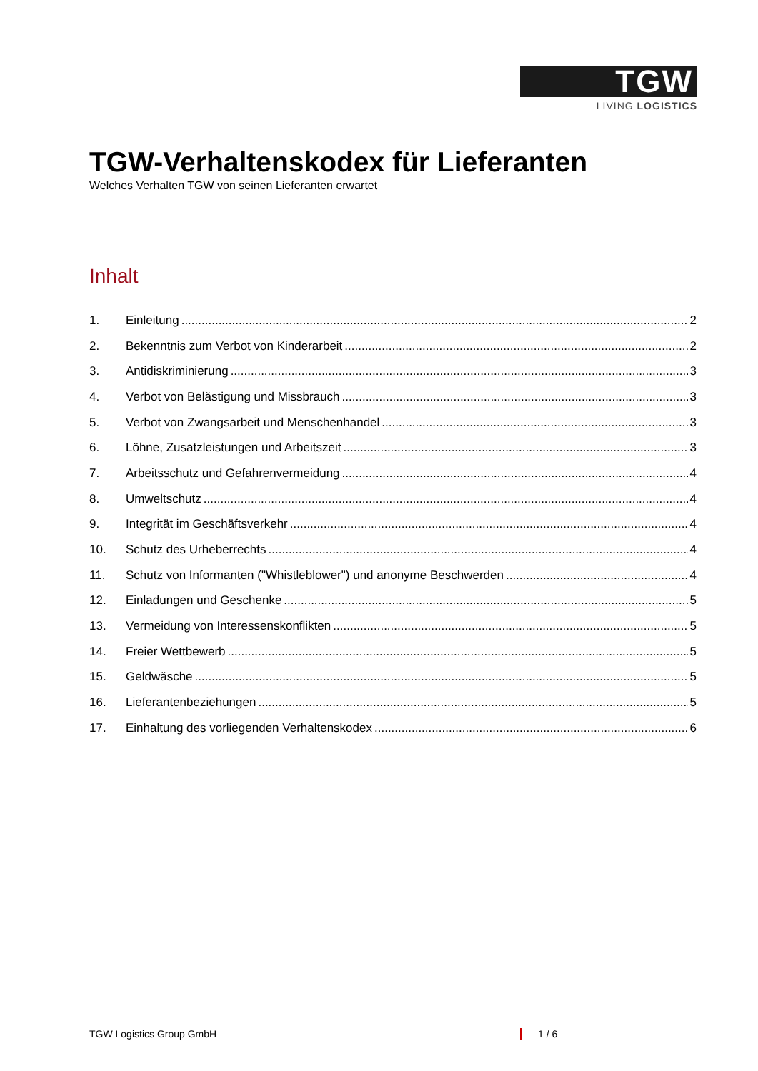TGW
LIVING LOGISTICS
TGW-Verhaltenskodex für Lieferanten
Welches Verhalten TGW von seinen Lieferanten erwartet
Inhalt
1. Einleitung 2
2. Bekenntnis zum Verbot von Kinderarbeit 2
3. Antidiskriminierung 3
4. Verbot von Belästigung und Missbrauch 3
5. Verbot von Zwangsarbeit und Menschenhandel 3
6. Löhne, Zusatzleistungen und Arbeitszeit 3
7. Arbeitsschutz und Gefahrenvermeidung 4
8. Umweltschutz 4
9. Integrität im Geschäftsverkehr 4
10. Schutz des Urheberrechts 4
11. Schutz von Informanten ("Whistleblower") und anonyme Beschwerden 4
12. Einladungen und Geschenke 5
13. Vermeidung von Interessenskonflikten 5
14. Freier Wettbewerb 5
15. Geldwäsche 5
16. Lieferantenbeziehungen 5
17. Einhaltung des vorliegenden Verhaltenskodex 6
TGW Logistics Group GmbH 1 / 6